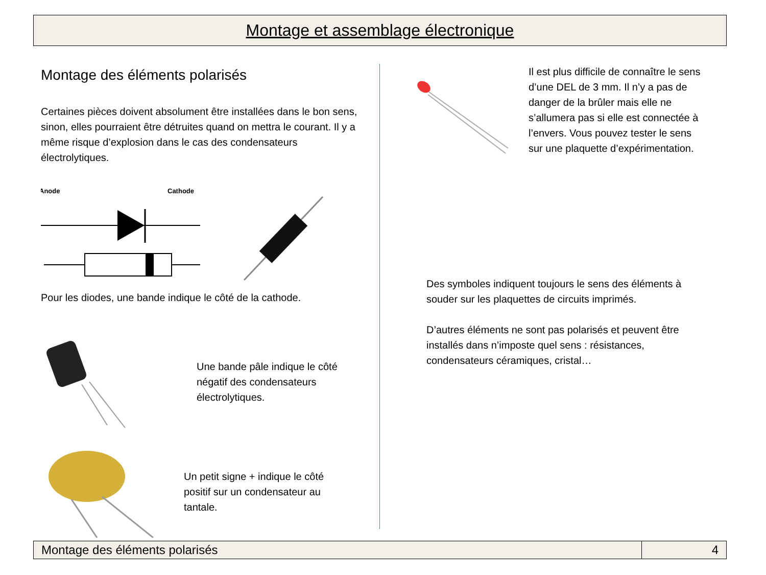Montage et assemblage électronique
Montage des éléments polarisés
Certaines pièces doivent absolument être installées dans le bon sens, sinon, elles pourraient être détruites quand on mettra le courant. Il y a même risque d’explosion dans le cas des condensateurs électrolytiques.
Anode
Cathode
Pour les diodes, une bande indique le côté de la cathode.
Une bande pâle indique le côté négatif des condensateurs électrolytiques.
Un petit signe + indique le côté positif sur un condensateur au tantale.
Il est plus difficile de connaître le sens d’une DEL de 3 mm. Il n’y a pas de danger de la brûler mais elle ne s’allumera pas si elle est connectée à l’envers. Vous pouvez tester le sens sur une plaquette d’expérimentation.
Des symboles indiquent toujours le sens des éléments à souder sur les plaquettes de circuits imprimés.
D’autres éléments ne sont pas polarisés et peuvent être installés dans n’imposte quel sens : résistances, condensateurs céramiques, cristal…
Montage des éléments polarisés 4